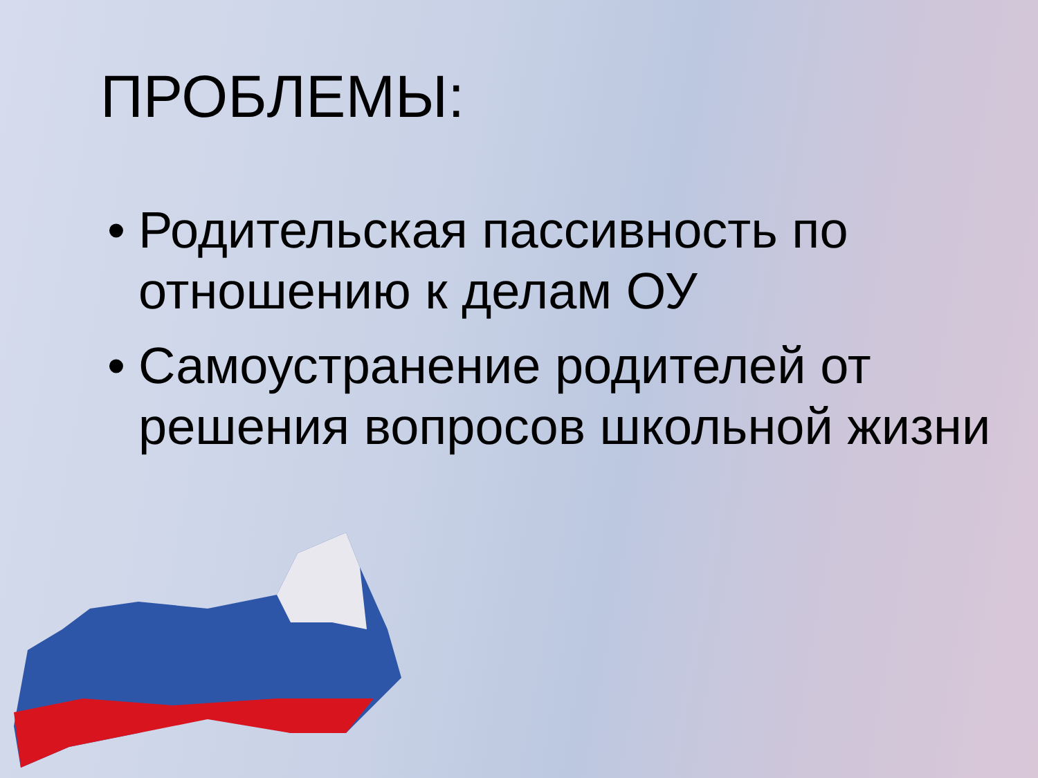ПРОБЛЕМЫ:
• Родительская пассивность по отношению к делам ОУ
• Самоустранение родителей от решения вопросов школьной жизни